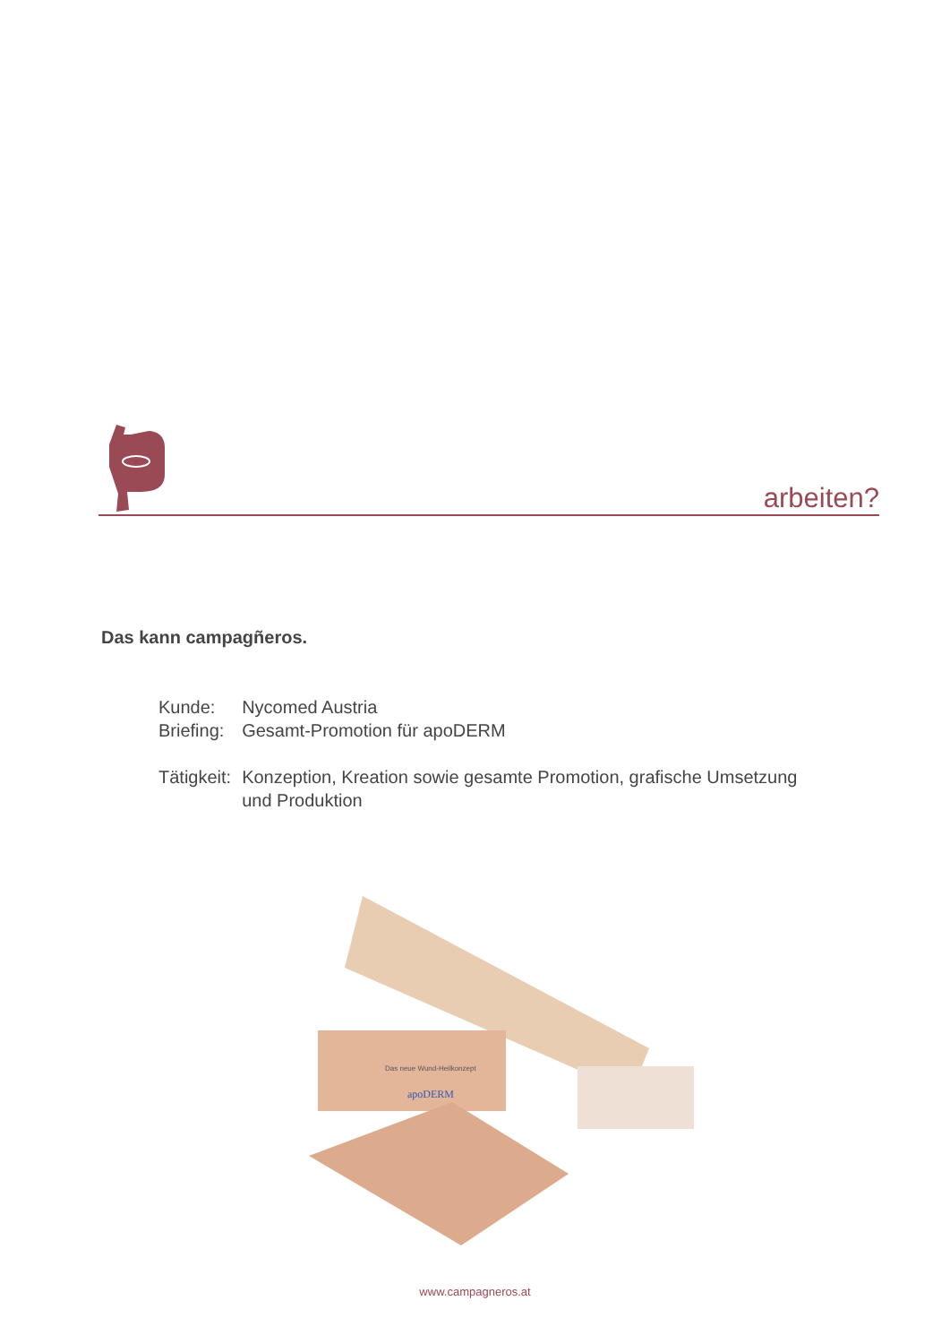arbeiten?
Das kann campagñeros.
| Kunde: | Nycomed Austria |
| Briefing: | Gesamt-Promotion für apoDERM |
| Tätigkeit: | Konzeption, Kreation sowie gesamte Promotion, grafische Umsetzung und Produktion |
Das neue Wund-Heilkonzept
apoDERM
www.campagneros.at